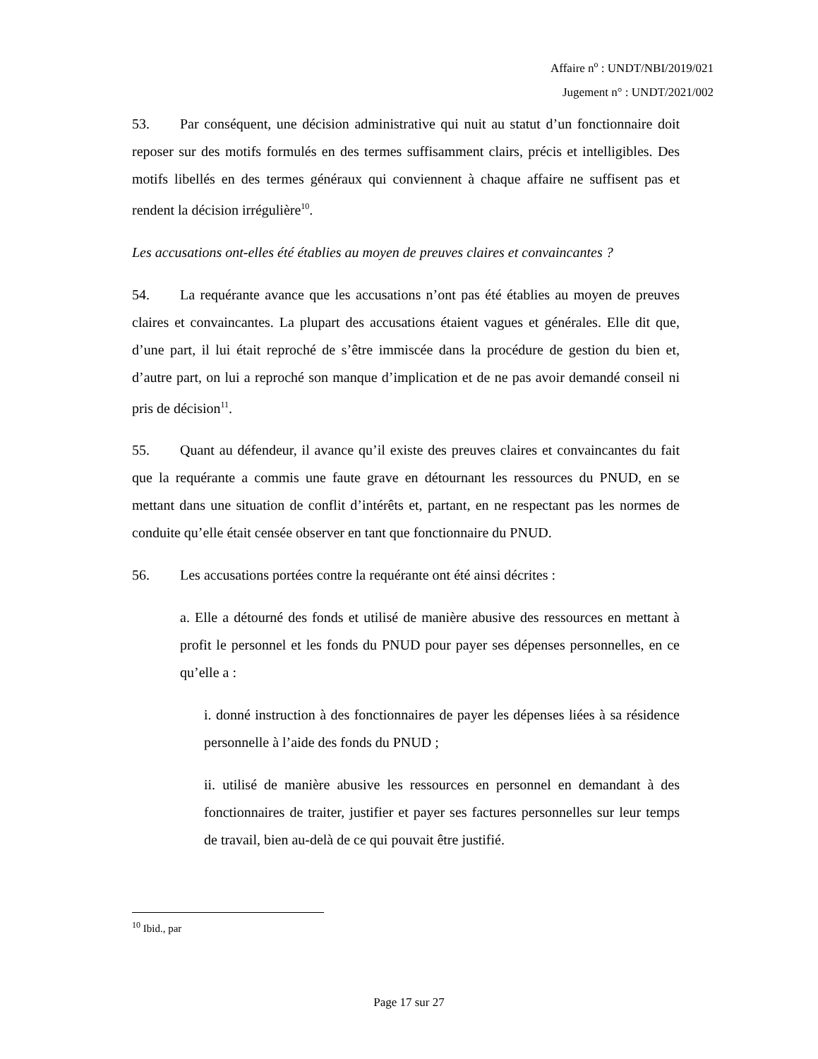Affaire n<sup>o</sup> : UNDT/NBI/2019/021
Jugement n° : UNDT/2021/002
53. Par conséquent, une décision administrative qui nuit au statut d’un fonctionnaire doit reposer sur des motifs formulés en des termes suffisamment clairs, précis et intelligibles. Des motifs libellés en des termes généraux qui conviennent à chaque affaire ne suffisent pas et rendent la décision irrégulière<sup>10</sup>.
Les accusations ont-elles été établies au moyen de preuves claires et convaincantes ?
54. La requérante avance que les accusations n’ont pas été établies au moyen de preuves claires et convaincantes. La plupart des accusations étaient vagues et générales. Elle dit que, d’une part, il lui était reproché de s’être immiscée dans la procédure de gestion du bien et, d’autre part, on lui a reproché son manque d’implication et de ne pas avoir demandé conseil ni pris de décision<sup>11</sup>.
55. Quant au défendeur, il avance qu’il existe des preuves claires et convaincantes du fait que la requérante a commis une faute grave en détournant les ressources du PNUD, en se mettant dans une situation de conflit d’intérêts et, partant, en ne respectant pas les normes de conduite qu’elle était censée observer en tant que fonctionnaire du PNUD.
56. Les accusations portées contre la requérante ont été ainsi décrites :
a. Elle a détourné des fonds et utilisé de manière abusive des ressources en mettant à profit le personnel et les fonds du PNUD pour payer ses dépenses personnelles, en ce qu’elle a :
i. donné instruction à des fonctionnaires de payer les dépenses liées à sa résidence personnelle à l’aide des fonds du PNUD ;
ii. utilisé de manière abusive les ressources en personnel en demandant à des fonctionnaires de traiter, justifier et payer ses factures personnelles sur leur temps de travail, bien au-delà de ce qui pouvait être justifié.
<sup>10</sup> Ibid., par
Page 17 sur 27